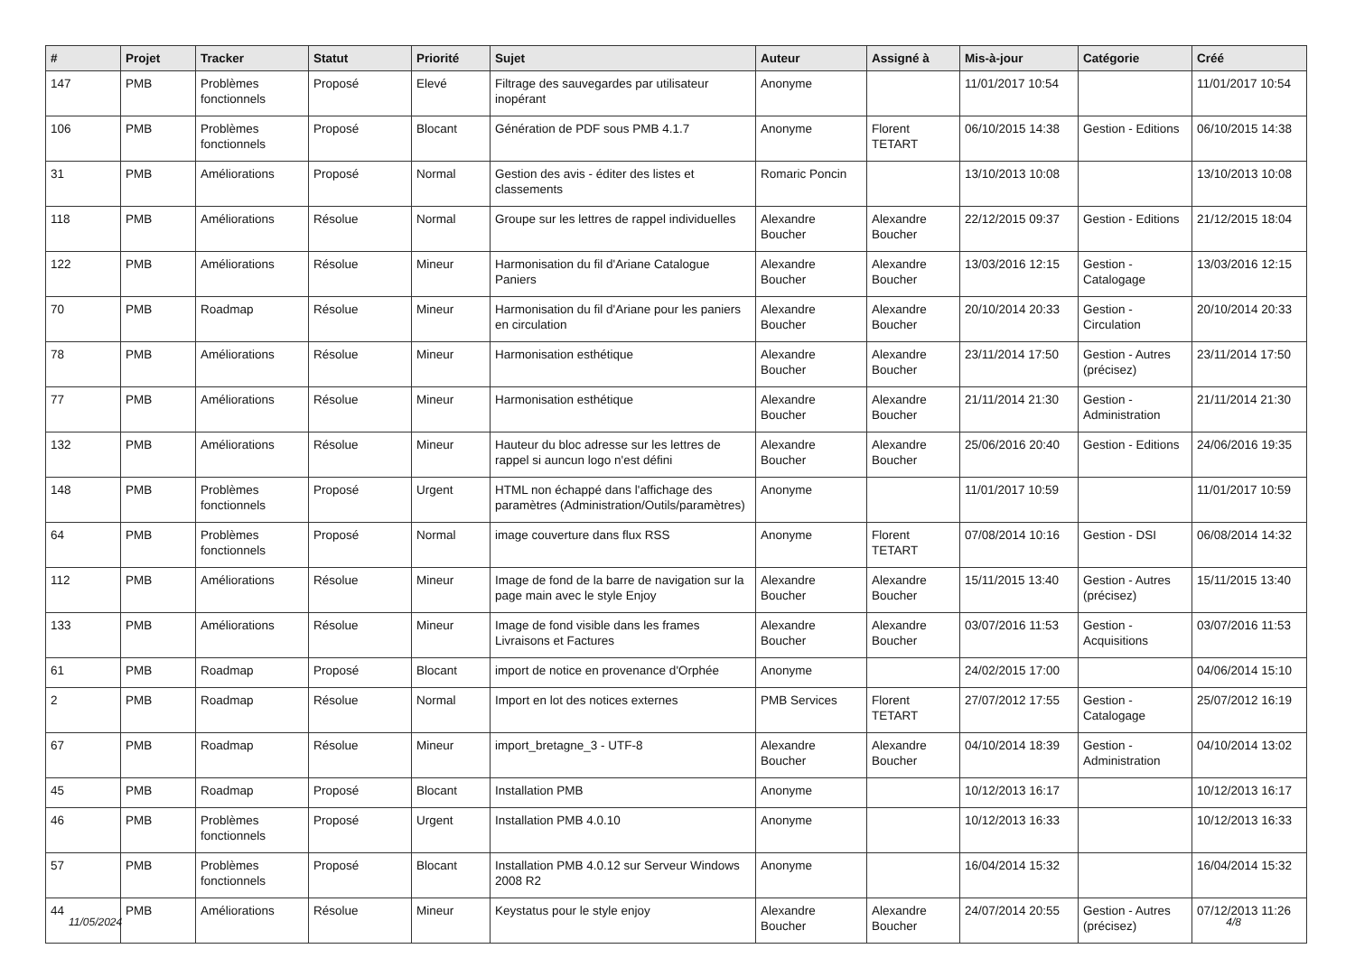| # | Projet | Tracker | Statut | Priorité | Sujet | Auteur | Assigné à | Mis-à-jour | Catégorie | Créé |
| --- | --- | --- | --- | --- | --- | --- | --- | --- | --- | --- |
| 147 | PMB | Problèmes fonctionnels | Proposé | Elevé | Filtrage des sauvegardes par utilisateur inopérant | Anonyme | | 11/01/2017 10:54 | | 11/01/2017 10:54 |
| 106 | PMB | Problèmes fonctionnels | Proposé | Blocant | Génération de PDF sous PMB 4.1.7 | Anonyme | Florent TETART | 06/10/2015 14:38 | Gestion - Editions | 06/10/2015 14:38 |
| 31 | PMB | Améliorations | Proposé | Normal | Gestion des avis - éditer des listes et classements | Romaric Poncin | | 13/10/2013 10:08 | | 13/10/2013 10:08 |
| 118 | PMB | Améliorations | Résolue | Normal | Groupe sur les lettres de rappel individuelles | Alexandre Boucher | Alexandre Boucher | 22/12/2015 09:37 | Gestion - Editions | 21/12/2015 18:04 |
| 122 | PMB | Améliorations | Résolue | Mineur | Harmonisation du fil d'Ariane Catalogue Paniers | Alexandre Boucher | Alexandre Boucher | 13/03/2016 12:15 | Gestion - Catalogage | 13/03/2016 12:15 |
| 70 | PMB | Roadmap | Résolue | Mineur | Harmonisation du fil d'Ariane pour les paniers en circulation | Alexandre Boucher | Alexandre Boucher | 20/10/2014 20:33 | Gestion - Circulation | 20/10/2014 20:33 |
| 78 | PMB | Améliorations | Résolue | Mineur | Harmonisation esthétique | Alexandre Boucher | Alexandre Boucher | 23/11/2014 17:50 | Gestion - Autres (précisez) | 23/11/2014 17:50 |
| 77 | PMB | Améliorations | Résolue | Mineur | Harmonisation esthétique | Alexandre Boucher | Alexandre Boucher | 21/11/2014 21:30 | Gestion - Administration | 21/11/2014 21:30 |
| 132 | PMB | Améliorations | Résolue | Mineur | Hauteur du bloc adresse sur les lettres de rappel si auncun logo n'est défini | Alexandre Boucher | Alexandre Boucher | 25/06/2016 20:40 | Gestion - Editions | 24/06/2016 19:35 |
| 148 | PMB | Problèmes fonctionnels | Proposé | Urgent | HTML non échappé dans l'affichage des paramètres (Administration/Outils/paramètres) | Anonyme | | 11/01/2017 10:59 | | 11/01/2017 10:59 |
| 64 | PMB | Problèmes fonctionnels | Proposé | Normal | image couverture dans flux RSS | Anonyme | Florent TETART | 07/08/2014 10:16 | Gestion - DSI | 06/08/2014 14:32 |
| 112 | PMB | Améliorations | Résolue | Mineur | Image de fond de la barre de navigation sur la page main avec le style Enjoy | Alexandre Boucher | Alexandre Boucher | 15/11/2015 13:40 | Gestion - Autres (précisez) | 15/11/2015 13:40 |
| 133 | PMB | Améliorations | Résolue | Mineur | Image de fond visible dans les frames Livraisons et Factures | Alexandre Boucher | Alexandre Boucher | 03/07/2016 11:53 | Gestion - Acquisitions | 03/07/2016 11:53 |
| 61 | PMB | Roadmap | Proposé | Blocant | import de notice en provenance d'Orphée | Anonyme | | 24/02/2015 17:00 | | 04/06/2014 15:10 |
| 2 | PMB | Roadmap | Résolue | Normal | Import en lot des notices externes | PMB Services | Florent TETART | 27/07/2012 17:55 | Gestion - Catalogage | 25/07/2012 16:19 |
| 67 | PMB | Roadmap | Résolue | Mineur | import_bretagne_3 - UTF-8 | Alexandre Boucher | Alexandre Boucher | 04/10/2014 18:39 | Gestion - Administration | 04/10/2014 13:02 |
| 45 | PMB | Roadmap | Proposé | Blocant | Installation PMB | Anonyme | | 10/12/2013 16:17 | | 10/12/2013 16:17 |
| 46 | PMB | Problèmes fonctionnels | Proposé | Urgent | Installation PMB 4.0.10 | Anonyme | | 10/12/2013 16:33 | | 10/12/2013 16:33 |
| 57 | PMB | Problèmes fonctionnels | Proposé | Blocant | Installation PMB 4.0.12 sur Serveur Windows 2008 R2 | Anonyme | | 16/04/2014 15:32 | | 16/04/2014 15:32 |
| 44 | PMB | Améliorations | Résolue | Mineur | Keystatus pour le style enjoy | Alexandre Boucher | Alexandre Boucher | 24/07/2014 20:55 | Gestion - Autres (précisez) | 07/12/2013 11:26 |
11/05/2024 4/8